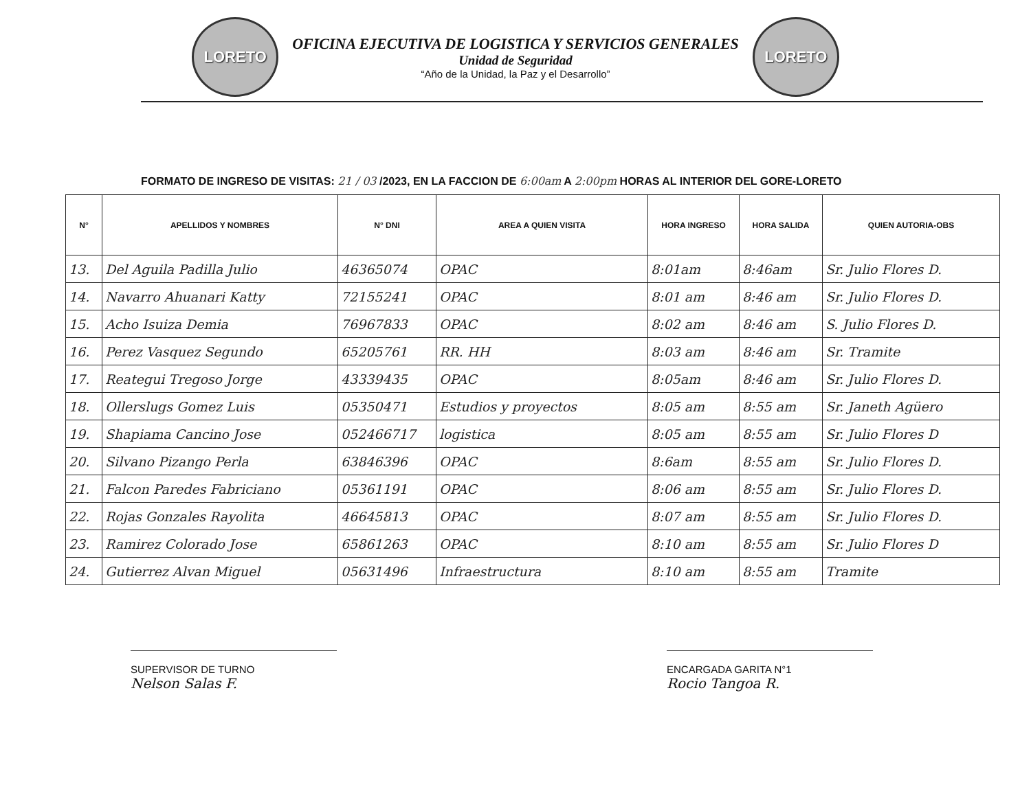LORETO
OFICINA EJECUTIVA DE LOGISTICA Y SERVICIOS GENERALES
Unidad de Seguridad
“Año de la Unidad, la Paz y el Desarrollo”
LORETO
FORMATO DE INGRESO DE VISITAS: 21 / 03 /2023, EN LA FACCION DE 6:00am A 2:00pm HORAS AL INTERIOR DEL GORE-LORETO
| N° | APELLIDOS Y NOMBRES | N° DNI | AREA A QUIEN VISITA | HORA INGRESO | HORA SALIDA | QUIEN AUTORIA-OBS |
| --- | --- | --- | --- | --- | --- | --- |
| 13. | Del Aguila Padilla Julio | 46365074 | OPAC | 8:01am | 8:46am | Sr. Julio Flores D. |
| 14. | Navarro Ahuanari Katty | 72155241 | OPAC | 8:01 am | 8:46 am | Sr. Julio Flores D. |
| 15. | Acho Isuiza Demia | 76967833 | OPAC | 8:02 am | 8:46 am | S. Julio Flores D. |
| 16. | Perez Vasquez Segundo | 65205761 | RR. HH | 8:03 am | 8:46 am | Sr. Tramite |
| 17. | Reategui Tregoso Jorge | 43339435 | OPAC | 8:05am | 8:46 am | Sr. Julio Flores D. |
| 18. | Ollerslugs Gomez Luis | 05350471 | Estudios y proyectos | 8:05 am | 8:55 am | Sr. Janeth Agüero |
| 19. | Shapiama Cancino Jose | 052466717 | logistica | 8:05 am | 8:55 am | Sr. Julio Flores D |
| 20. | Silvano Pizango Perla | 63846396 | OPAC | 8:6am | 8:55 am | Sr. Julio Flores D. |
| 21. | Falcon Paredes Fabriciano | 05361191 | OPAC | 8:06 am | 8:55 am | Sr. Julio Flores D. |
| 22. | Rojas Gonzales Rayolita | 46645813 | OPAC | 8:07 am | 8:55 am | Sr. Julio Flores D. |
| 23. | Ramirez Colorado Jose | 65861263 | OPAC | 8:10 am | 8:55 am | Sr. Julio Flores D |
| 24. | Gutierrez Alvan Miguel | 05631496 | Infraestructura | 8:10 am | 8:55 am | Tramite |
SUPERVISOR DE TURNO
Nelson Salas F.
ENCARGADA GARITA N°1
Rocio Tangoa R.